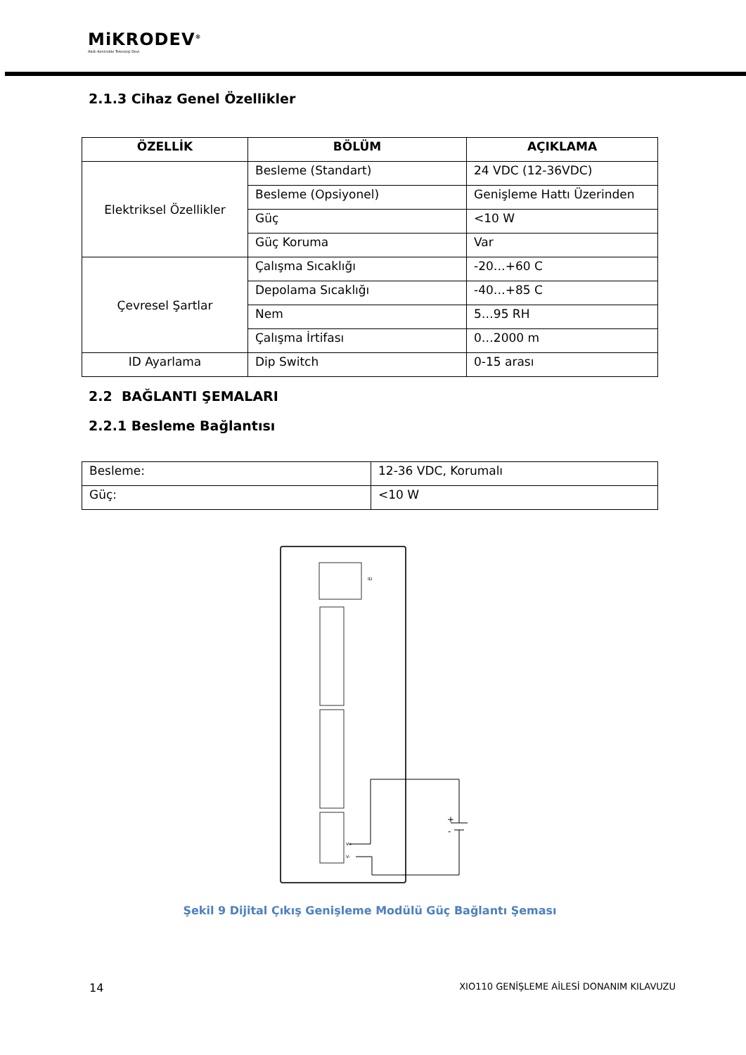MiKRODEV<sup>®</sup>
Akıllı Kontrolde Teknoloji Devi
2.1.3 Cihaz Genel Özellikler
| ÖZELLİK | BÖLÜM | AÇIKLAMA |
| --- | --- | --- |
| Elektriksel Özellikler | Besleme (Standart) | 24 VDC (12-36VDC) |
| | Besleme (Opsiyonel) | Genişleme Hattı Üzerinden |
| | Güç | <10 W |
| | Güç Koruma | Var |
| Çevresel Şartlar | Çalışma Sıcaklığı | -20…+60 C |
| | Depolama Sıcaklığı | -40…+85 C |
| | Nem | 5…95 RH |
| | Çalışma İrtifası | 0…2000 m |
| ID Ayarlama | Dip Switch | 0-15 arası |
2.2 BAĞLANTI ŞEMALARI
2.2.1 Besleme Bağlantısı
| Besleme: | 12-36 VDC, Korumalı |
| Güç: | <10 W |
ID
V+
V-
+
-
Şekil 9 Dijital Çıkış Genişleme Modülü Güç Bağlantı Şeması
14 XIO110 GENİŞLEME AİLESİ DONANIM KILAVUZU